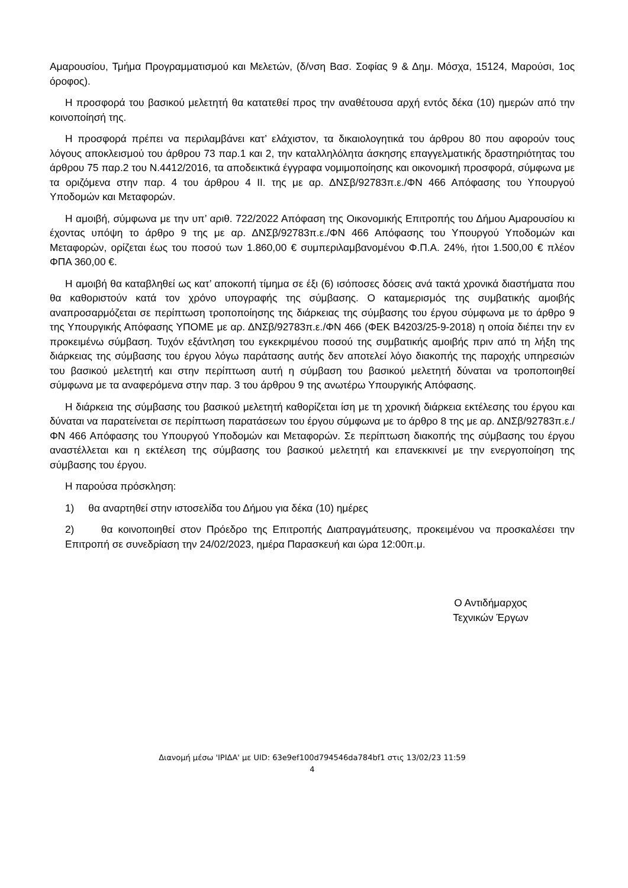Αμαρουσίου, Τμήμα Προγραμματισμού και Μελετών, (δ/νση Βασ. Σοφίας 9 & Δημ. Μόσχα, 15124, Μαρούσι, 1ος όροφος).
Η προσφορά του βασικού μελετητή θα κατατεθεί προς την αναθέτουσα αρχή εντός δέκα (10) ημερών από την κοινοποίησή της.
Η προσφορά πρέπει να περιλαμβάνει κατ’ ελάχιστον, τα δικαιολογητικά του άρθρου 80 που αφορούν τους λόγους αποκλεισμού του άρθρου 73 παρ.1 και 2, την καταλληλόλητα άσκησης επαγγελματικής δραστηριότητας του άρθρου 75 παρ.2 του Ν.4412/2016, τα αποδεικτικά έγγραφα νομιμοποίησης και οικονομική προσφορά, σύμφωνα με τα οριζόμενα στην παρ. 4 του άρθρου 4 ΙΙ. της με αρ. ΔΝΣβ/92783π.ε./ΦΝ 466 Απόφασης του Υπουργού Υποδομών και Μεταφορών.
Η αμοιβή, σύμφωνα με την υπ’ αριθ. 722/2022 Απόφαση της Οικονομικής Επιτροπής του Δήμου Αμαρουσίου κι έχοντας υπόψη το άρθρο 9 της με αρ. ΔΝΣβ/92783π.ε./ΦΝ 466 Απόφασης του Υπουργού Υποδομών και Μεταφορών, ορίζεται έως του ποσού των 1.860,00 € συμπεριλαμβανομένου Φ.Π.Α. 24%, ήτοι 1.500,00 € πλέον ΦΠΑ 360,00 €.
Η αμοιβή θα καταβληθεί ως κατ’ αποκοπή τίμημα σε έξι (6) ισόποσες δόσεις ανά τακτά χρονικά διαστήματα που θα καθοριστούν κατά τον χρόνο υπογραφής της σύμβασης. Ο καταμερισμός της συμβατικής αμοιβής αναπροσαρμόζεται σε περίπτωση τροποποίησης της διάρκειας της σύμβασης του έργου σύμφωνα με το άρθρο 9 της Υπουργικής Απόφασης ΥΠΟΜΕ με αρ. ΔΝΣβ/92783π.ε./ΦΝ 466 (ΦΕΚ Β4203/25-9-2018) η οποία διέπει την εν προκειμένω σύμβαση. Τυχόν εξάντληση του εγκεκριμένου ποσού της συμβατικής αμοιβής πριν από τη λήξη της διάρκειας της σύμβασης του έργου λόγω παράτασης αυτής δεν αποτελεί λόγο διακοπής της παροχής υπηρεσιών του βασικού μελετητή και στην περίπτωση αυτή η σύμβαση του βασικού μελετητή δύναται να τροποποιηθεί σύμφωνα με τα αναφερόμενα στην παρ. 3 του άρθρου 9 της ανωτέρω Υπουργικής Απόφασης.
Η διάρκεια της σύμβασης του βασικού μελετητή καθορίζεται ίση με τη χρονική διάρκεια εκτέλεσης του έργου και δύναται να παρατείνεται σε περίπτωση παρατάσεων του έργου σύμφωνα με το άρθρο 8 της με αρ. ΔΝΣβ/92783π.ε./ΦΝ 466 Απόφασης του Υπουργού Υποδομών και Μεταφορών. Σε περίπτωση διακοπής της σύμβασης του έργου αναστέλλεται και η εκτέλεση της σύμβασης του βασικού μελετητή και επανεκκινεί με την ενεργοποίηση της σύμβασης του έργου.
Η παρούσα πρόσκληση:
1) θα αναρτηθεί στην ιστοσελίδα του Δήμου για δέκα (10) ημέρες
2) θα κοινοποιηθεί στον Πρόεδρο της Επιτροπής Διαπραγμάτευσης, προκειμένου να προσκαλέσει την Επιτροπή σε συνεδρίαση την 24/02/2023, ημέρα Παρασκευή και ώρα 12:00π.μ.
Ο Αντιδήμαρχος
Τεχνικών Έργων
Διανομή μέσω 'ΙΡΙΔΑ' με UID: 63e9ef100d794546da784bf1 στις 13/02/23 11:59
4